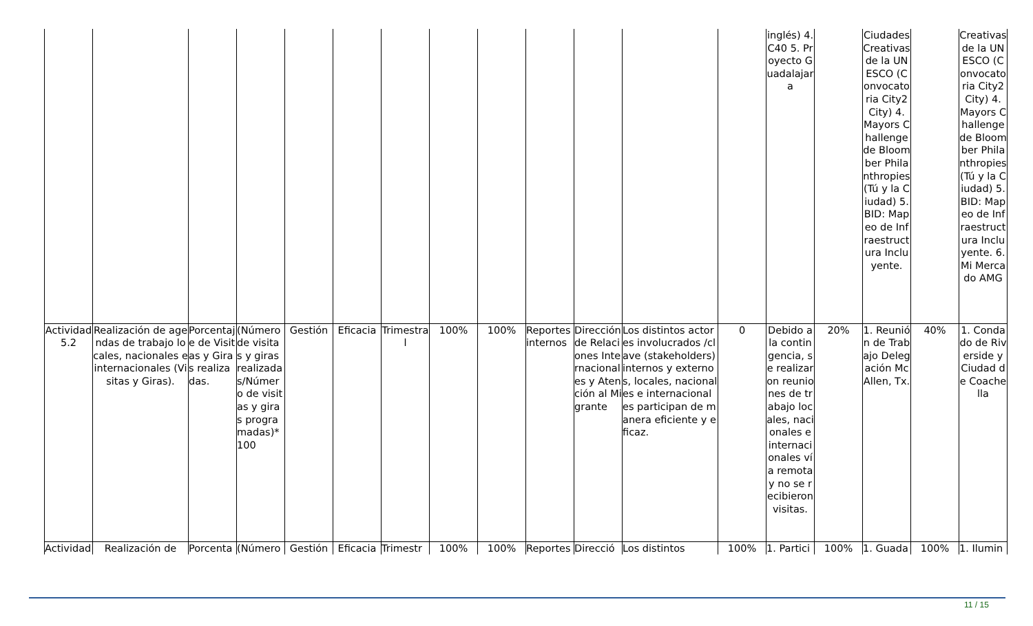| | | | | | | | | | | | | | inglés) 4. C40 5. Proyecto Guadalajara | | Ciudades Creativas de la UNESCO (Convocatoria City2City) 4. Mayors Challenge de Bloomber Philanthropies (Tú y la Ciudad) 5. BID: Mapeo de Infraestructura Incluyente. | | Creativas de la UNESCO (Convocatoria City2City) 4. Mayors Challenge de Bloomber Philanthropies (Tú y la Ciudad) 5. BID: Mapeo de Infraestructura Incluyente. 6. Mi Mercado AMG |
| Actividad 5.2 | Realización de agendas de trabajo locales, nacionales e internacionales (Visitas y Giras). | Porcentaje de Visitas y Giras realizadas. | (Número de visitas y giras realizadas/Número de visitas y giras programadas)*100 | Gestión | Eficacia | Trimestral | 100% | 100% | Reportes internos | Dirección de Relaciones Internacionales y Atención al Migrante | Los distintos actores involucrados /clave (stakeholders) internos y externos, locales, nacionales e internacionales participan de manera eficiente y eficaz. | 0 | Debido a la contingencia, se realizaron reuniones de trabajo locales, nacionales e internacionales vía remota y no se recibieron visitas. | 20% | 1. Reunión de Trabajo Delegación McAllen, Tx. | 40% | 1. Condado de Riverside y Ciudad de Coachella |
| Actividad | Realización de | Porcenta | (Número | Gestión | Eficacia | Trimestr | 100% | 100% | Reportes | Direcció | Los distintos | 100% | 1. Partici | 100% | 1. Guada | 100% | 1. Ilumin |
11 / 15